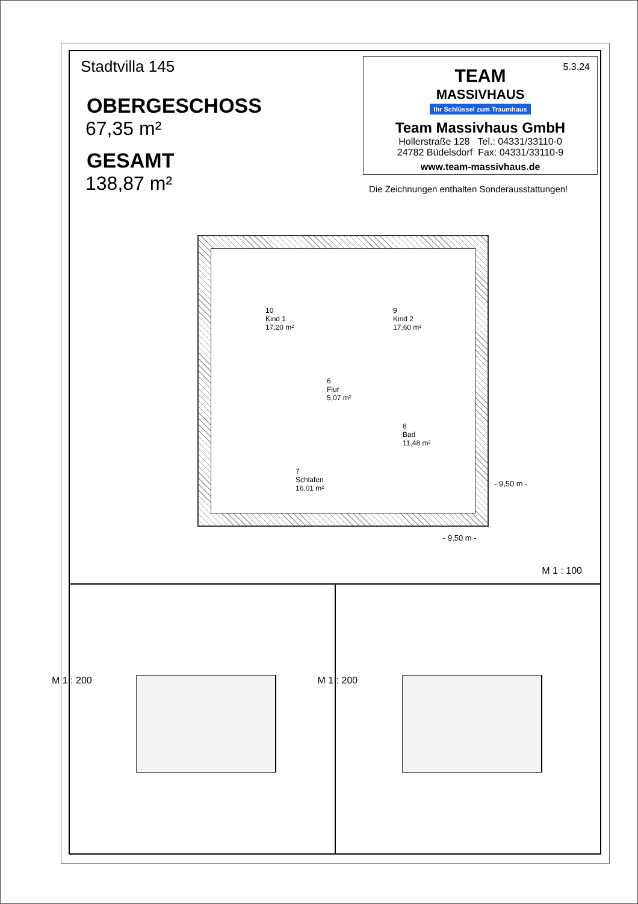Stadtvilla 145
OBERGESCHOSS
67,35 m²
GESAMT
138,87 m²
5.3.24
TEAM
MASSIVHAUS
Ihr Schlüssel zum Traumhaus
Team Massivhaus GmbH
Hollerstraße 128 Tel.: 04331/33110-0
24782 Büdelsdorf Fax: 04331/33110-9
www.team-massivhaus.de
Die Zeichnungen enthalten Sonderausstattungen!
10
Kind 1
17,20 m²
9
Kind 2
17,60 m²
6
Flur
5,07 m²
8
Bad
11,48 m²
7
Schlafen
16,01 m²
- 9,50 m -
- 9,50 m -
M 1 : 100
M 1 : 200 M 1 : 200